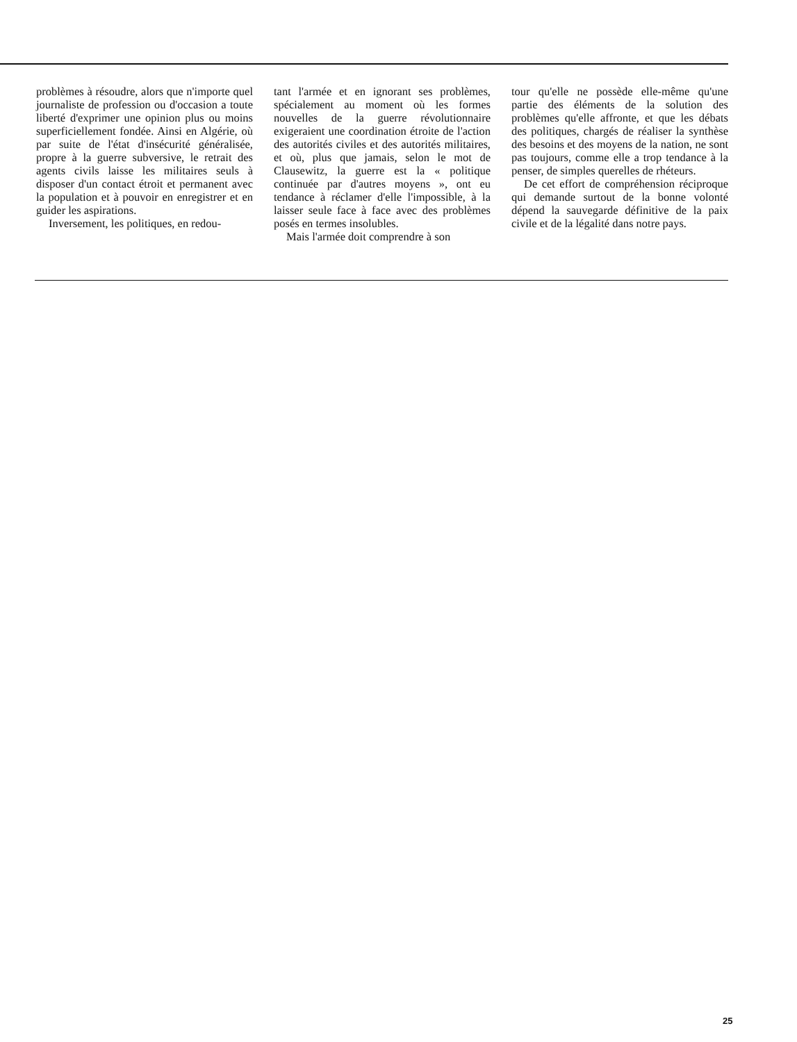problèmes à résoudre, alors que n'importe quel journaliste de profession ou d'occasion a toute liberté d'exprimer une opinion plus ou moins superficiellement fondée. Ainsi en Algérie, où par suite de l'état d'insécurité généralisée, propre à la guerre subversive, le retrait des agents civils laisse les militaires seuls à disposer d'un contact étroit et permanent avec la population et à pouvoir en enregistrer et en guider les aspirations.
Inversement, les politiques, en redou-
tant l'armée et en ignorant ses problèmes, spécialement au moment où les formes nouvelles de la guerre révolutionnaire exigeraient une coordination étroite de l'action des autorités civiles et des autorités militaires, et où, plus que jamais, selon le mot de Clausewitz, la guerre est la « politique continuée par d'autres moyens », ont eu tendance à réclamer d'elle l'impossible, à la laisser seule face à face avec des problèmes posés en termes insolubles.
Mais l'armée doit comprendre à son
tour qu'elle ne possède elle-même qu'une partie des éléments de la solution des problèmes qu'elle affronte, et que les débats des politiques, chargés de réaliser la synthèse des besoins et des moyens de la nation, ne sont pas toujours, comme elle a trop tendance à la penser, de simples querelles de rhéteurs.
De cet effort de compréhension réciproque qui demande surtout de la bonne volonté dépend la sauvegarde définitive de la paix civile et de la légalité dans notre pays.
25